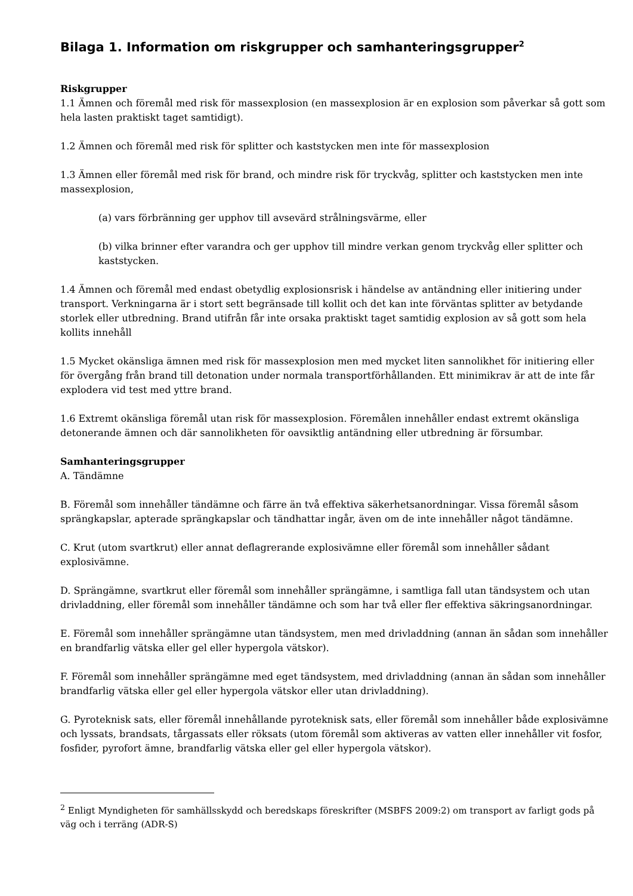Bilaga 1. Information om riskgrupper och samhanteringsgrupper<sup>2</sup>
Riskgrupper
1.1 Ämnen och föremål med risk för massexplosion (en massexplosion är en explosion som påverkar så gott som hela lasten praktiskt taget samtidigt).
1.2 Ämnen och föremål med risk för splitter och kaststycken men inte för massexplosion
1.3 Ämnen eller föremål med risk för brand, och mindre risk för tryckvåg, splitter och kaststycken men inte massexplosion,
(a) vars förbränning ger upphov till avsevärd strålningsvärme, eller
(b) vilka brinner efter varandra och ger upphov till mindre verkan genom tryckvåg eller splitter och kaststycken.
1.4 Ämnen och föremål med endast obetydlig explosionsrisk i händelse av antändning eller initiering under transport. Verkningarna är i stort sett begränsade till kollit och det kan inte förväntas splitter av betydande storlek eller utbredning. Brand utifrån får inte orsaka praktiskt taget samtidig explosion av så gott som hela kollits innehåll
1.5 Mycket okänsliga ämnen med risk för massexplosion men med mycket liten sannolikhet för initiering eller för övergång från brand till detonation under normala transportförhållanden. Ett minimikrav är att de inte får explodera vid test med yttre brand.
1.6 Extremt okänsliga föremål utan risk för massexplosion. Föremålen innehåller endast extremt okänsliga detonerande ämnen och där sannolikheten för oavsiktlig antändning eller utbredning är försumbar.
Samhanteringsgrupper
A. Tändämne
B. Föremål som innehåller tändämne och färre än två effektiva säkerhetsanordningar. Vissa föremål såsom sprängkapslar, apterade sprängkapslar och tändhattar ingår, även om de inte innehåller något tändämne.
C. Krut (utom svartkrut) eller annat deflagrerande explosivämne eller föremål som innehåller sådant explosivämne.
D. Sprängämne, svartkrut eller föremål som innehåller sprängämne, i samtliga fall utan tändsystem och utan drivladdning, eller föremål som innehåller tändämne och som har två eller fler effektiva säkringsanordningar.
E. Föremål som innehåller sprängämne utan tändsystem, men med drivladdning (annan än sådan som innehåller en brandfarlig vätska eller gel eller hypergola vätskor).
F. Föremål som innehåller sprängämne med eget tändsystem, med drivladdning (annan än sådan som innehåller brandfarlig vätska eller gel eller hypergola vätskor eller utan drivladdning).
G. Pyroteknisk sats, eller föremål innehållande pyroteknisk sats, eller föremål som innehåller både explosivämne och lyssats, brandsats, tårgassats eller röksats (utom föremål som aktiveras av vatten eller innehåller vit fosfor, fosfider, pyrofort ämne, brandfarlig vätska eller gel eller hypergola vätskor).
<sup>2</sup> Enligt Myndigheten för samhällsskydd och beredskaps föreskrifter (MSBFS 2009:2) om transport av farligt gods på väg och i terräng (ADR-S)